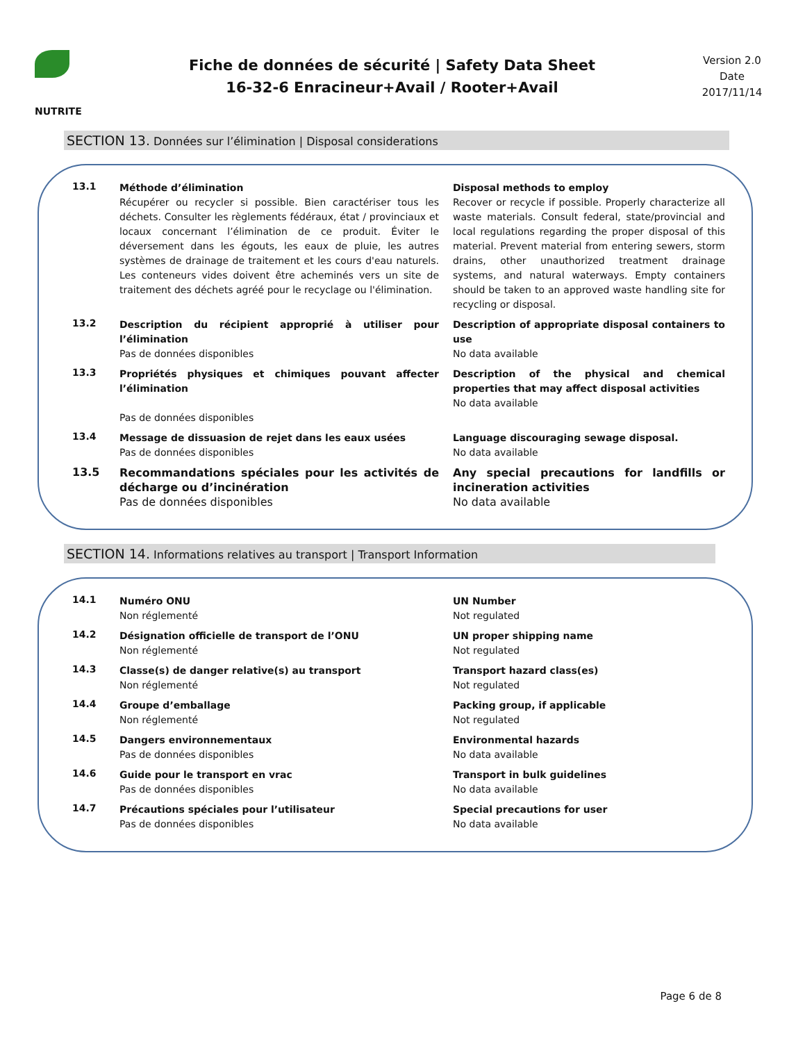NUTRITE
Fiche de données de sécurité | Safety Data Sheet
16-32-6 Enracineur+Avail / Rooter+Avail
Version 2.0
Date
2017/11/14
SECTION 13. Données sur l’élimination | Disposal considerations
13.1
Méthode d’élimination
Récupérer ou recycler si possible. Bien caractériser tous les déchets. Consulter les règlements fédéraux, état / provinciaux et locaux concernant l’élimination de ce produit. Éviter le déversement dans les égouts, les eaux de pluie, les autres systèmes de drainage de traitement et les cours d'eau naturels. Les conteneurs vides doivent être acheminés vers un site de traitement des déchets agréé pour le recyclage ou l'élimination.
Disposal methods to employ
Recover or recycle if possible. Properly characterize all waste materials. Consult federal, state/provincial and local regulations regarding the proper disposal of this material. Prevent material from entering sewers, storm drains, other unauthorized treatment drainage systems, and natural waterways. Empty containers should be taken to an approved waste handling site for recycling or disposal.
13.2
Description du récipient approprié à utiliser pour l’élimination
Pas de données disponibles
Description of appropriate disposal containers to use
No data available
13.3
Propriétés physiques et chimiques pouvant affecter l’élimination
Pas de données disponibles
Description of the physical and chemical properties that may affect disposal activities
No data available
13.4
Message de dissuasion de rejet dans les eaux usées
Pas de données disponibles
Language discouraging sewage disposal.
No data available
13.5
Recommandations spéciales pour les activités de décharge ou d’incinération
Pas de données disponibles
Any special precautions for landfills or incineration activities
No data available
SECTION 14. Informations relatives au transport | Transport Information
14.1
Numéro ONU
Non réglementé
UN Number
Not regulated
14.2
Désignation officielle de transport de l’ONU
Non réglementé
UN proper shipping name
Not regulated
14.3
Classe(s) de danger relative(s) au transport
Non réglementé
Transport hazard class(es)
Not regulated
14.4
Groupe d’emballage
Non réglementé
Packing group, if applicable
Not regulated
14.5
Dangers environnementaux
Pas de données disponibles
Environmental hazards
No data available
14.6
Guide pour le transport en vrac
Pas de données disponibles
Transport in bulk guidelines
No data available
14.7
Précautions spéciales pour l’utilisateur
Pas de données disponibles
Special precautions for user
No data available
Page 6 de 8